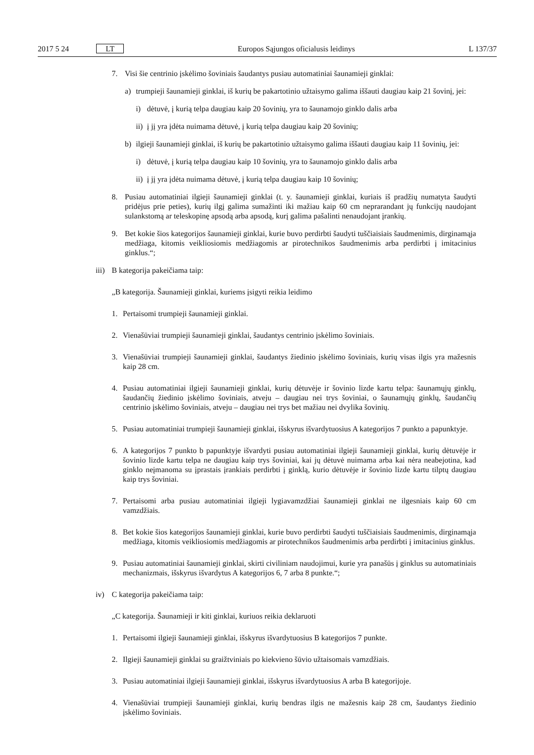2017 5 24 LT Europos Sąjungos oficialusis leidinys L 137/37
7. Visi šie centrinio įskėlimo šoviniais šaudantys pusiau automatiniai šaunamieji ginklai:
a) trumpieji šaunamieji ginklai, iš kurių be pakartotinio užtaisymo galima iššauti daugiau kaip 21 šovinį, jei:
i) dėtuvė, į kurią telpa daugiau kaip 20 šovinių, yra to šaunamojo ginklo dalis arba
ii) į jį yra įdėta nuimama dėtuvė, į kurią telpa daugiau kaip 20 šovinių;
b) ilgieji šaunamieji ginklai, iš kurių be pakartotinio užtaisymo galima iššauti daugiau kaip 11 šovinių, jei:
i) dėtuvė, į kurią telpa daugiau kaip 10 šovinių, yra to šaunamojo ginklo dalis arba
ii) į jį yra įdėta nuimama dėtuvė, į kurią telpa daugiau kaip 10 šovinių;
8. Pusiau automatiniai ilgieji šaunamieji ginklai (t. y. šaunamieji ginklai, kuriais iš pradžių numatyta šaudyti pridėjus prie peties), kurių ilgį galima sumažinti iki mažiau kaip 60 cm neprarandant jų funkcijų naudojant sulankstomą ar teleskopinę apsodą arba apsodą, kurį galima pašalinti nenaudojant įrankių.
9. Bet kokie šios kategorijos šaunamieji ginklai, kurie buvo perdirbti šaudyti tuščiaisiais šaudmenimis, dirginamąja medžiaga, kitomis veikliosiomis medžiagomis ar pirotechnikos šaudmenimis arba perdirbti į imitacinius ginklus.“;
iii) B kategorija pakeičiama taip:
„B kategorija. Šaunamieji ginklai, kuriems įsigyti reikia leidimo
1. Pertaisomi trumpieji šaunamieji ginklai.
2. Vienašūviai trumpieji šaunamieji ginklai, šaudantys centrinio įskėlimo šoviniais.
3. Vienašūviai trumpieji šaunamieji ginklai, šaudantys žiedinio įskėlimo šoviniais, kurių visas ilgis yra mažesnis kaip 28 cm.
4. Pusiau automatiniai ilgieji šaunamieji ginklai, kurių dėtuvėje ir šovinio lizde kartu telpa: šaunamųjų ginklų, šaudančių žiedinio įskėlimo šoviniais, atveju – daugiau nei trys šoviniai, o šaunamųjų ginklų, šaudančių centrinio įskėlimo šoviniais, atveju – daugiau nei trys bet mažiau nei dvylika šovinių.
5. Pusiau automatiniai trumpieji šaunamieji ginklai, išskyrus išvardytuosius A kategorijos 7 punkto a papunktyje.
6. A kategorijos 7 punkto b papunktyje išvardyti pusiau automatiniai ilgieji šaunamieji ginklai, kurių dėtuvėje ir šovinio lizde kartu telpa ne daugiau kaip trys šoviniai, kai jų dėtuvė nuimama arba kai nėra neabejotina, kad ginklo neįmanoma su įprastais įrankiais perdirbti į ginklą, kurio dėtuvėje ir šovinio lizde kartu tilptų daugiau kaip trys šoviniai.
7. Pertaisomi arba pusiau automatiniai ilgieji lygiavamzdžiai šaunamieji ginklai ne ilgesniais kaip 60 cm vamzdžiais.
8. Bet kokie šios kategorijos šaunamieji ginklai, kurie buvo perdirbti šaudyti tuščiaisiais šaudmenimis, dirginamąja medžiaga, kitomis veikliosiomis medžiagomis ar pirotechnikos šaudmenimis arba perdirbti į imitacinius ginklus.
9. Pusiau automatiniai šaunamieji ginklai, skirti civiliniam naudojimui, kurie yra panašūs į ginklus su automatiniais mechanizmais, išskyrus išvardytus A kategorijos 6, 7 arba 8 punkte.“;
iv) C kategorija pakeičiama taip:
„C kategorija. Šaunamieji ir kiti ginklai, kuriuos reikia deklaruoti
1. Pertaisomi ilgieji šaunamieji ginklai, išskyrus išvardytuosius B kategorijos 7 punkte.
2. Ilgieji šaunamieji ginklai su graižtviniais po kiekvieno šūvio užtaisomais vamzdžiais.
3. Pusiau automatiniai ilgieji šaunamieji ginklai, išskyrus išvardytuosius A arba B kategorijoje.
4. Vienašūviai trumpieji šaunamieji ginklai, kurių bendras ilgis ne mažesnis kaip 28 cm, šaudantys žiedinio įskėlimo šoviniais.